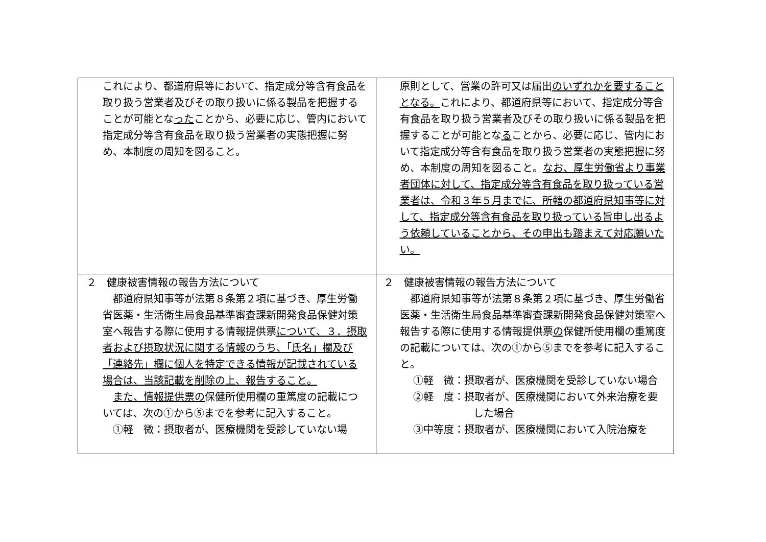| これにより、都道府県等において、指定成分等含有食品を取り扱う営業者及びその取り扱いに係る製品を把握することが可能とな った ことから、必要に応じ、管内において指定成分等含有食品を取り扱う営業者の実態把握に努め、本制度の周知を図ること。 | 原則として、営業の許可又は届出 のいずれかを要することとなる。 これにより、都道府県等において、指定成分等含有食品を取り扱う営業者及びその取り扱いに係る製品を把握することが可能とな る ことから、必要に応じ、管内において指定成分等含有食品を取り扱う営業者の実態把握に努め、本制度の周知を図ること。 なお、厚生労働省より事業者団体に対して、指定成分等含有食品を取り扱っている営業者は、令和３年５月までに、所轄の都道府県知事等に対して、指定成分等含有食品を取り扱っている旨申し出るよう依頼していることから、その申出も踏まえて対応願いたい。 |
| ２ 健康被害情報の報告方法について 都道府県知事等が法第８条第２項に基づき、厚生労働省医薬・生活衛生局食品基準審査課新開発食品保健対策室へ報告する際に使用する情報提供票 について、３．摂取者および摂取状況に関する情報のうち、「氏名」欄及び「連絡先」欄に個人を特定できる情報が記載されている場合は、当該記載を削除の上、報告すること。 また、情報提供票の 保健所使用欄の重篤度の記載については、次の①から⑤までを参考に記入すること。 ①軽 微：摂取者が、医療機関を受診していない場 | ２ 健康被害情報の報告方法について 都道府県知事等が法第８条第２項に基づき、厚生労働省医薬・生活衛生局食品基準審査課新開発食品保健対策室へ報告する際に使用する情報提供票 の 保健所使用欄の重篤度の記載については、次の①から⑤までを参考に記入すること。 ①軽 微：摂取者が、医療機関を受診していない場合 ②軽 度：摂取者が、医療機関において外来治療を要した場合 ③中等度：摂取者が、医療機関において入院治療を |